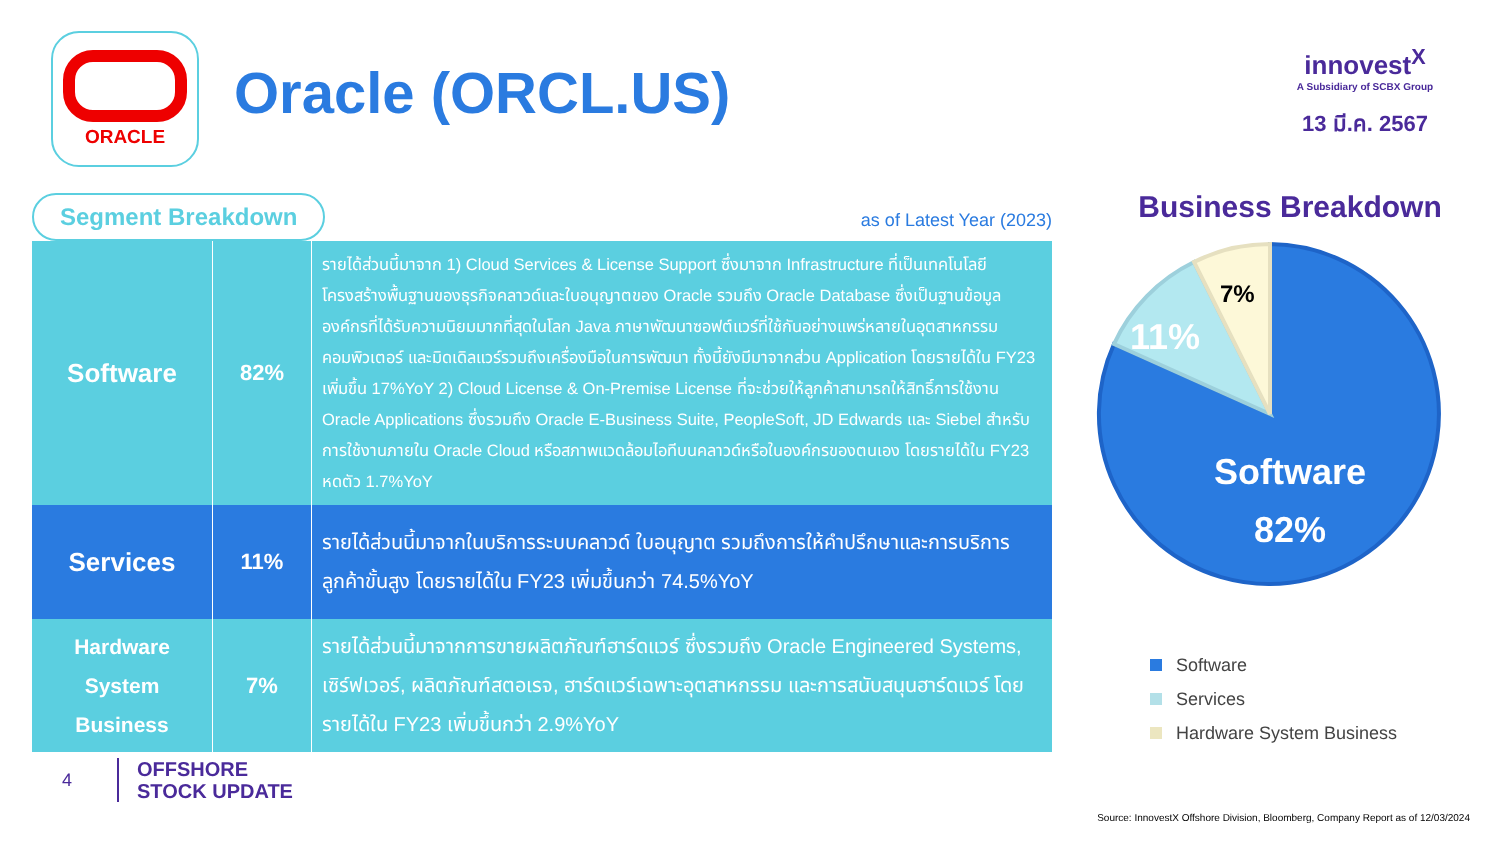ORACLE
Oracle (ORCL.US)
innovest<sup>X</sup>
A Subsidiary of SCBX Group
13 มี.ค. 2567
Segment Breakdown
as of Latest Year (2023)
| Software | 82% | รายได้ส่วนนี้มาจาก 1) Cloud Services & License Support ซึ่งมาจาก Infrastructure ที่เป็นเทคโนโลยีโครงสร้างพื้นฐานของธุรกิจคลาวด์และใบอนุญาตของ Oracle รวมถึง Oracle Database ซึ่งเป็นฐานข้อมูลองค์กรที่ได้รับความนิยมมากที่สุดในโลก Java ภาษาพัฒนาซอฟต์แวร์ที่ใช้กันอย่างแพร่หลายในอุตสาหกรรมคอมพิวเตอร์ และมิดเดิลแวร์รวมถึงเครื่องมือในการพัฒนา ทั้งนี้ยังมีมาจากส่วน Application โดยรายได้ใน FY23 เพิ่มขึ้น 17%YoY 2) Cloud License & On-Premise License ที่จะช่วยให้ลูกค้าสามารถให้สิทธิ์การใช้งาน Oracle Applications ซึ่งรวมถึง Oracle E-Business Suite, PeopleSoft, JD Edwards และ Siebel สำหรับการใช้งานภายใน Oracle Cloud หรือสภาพแวดล้อมไอทีบนคลาวด์หรือในองค์กรของตนเอง โดยรายได้ใน FY23 หดตัว 1.7%YoY |
| Services | 11% | รายได้ส่วนนี้มาจากในบริการระบบคลาวด์ ใบอนุญาต รวมถึงการให้คำปรึกษาและการบริการลูกค้าขั้นสูง โดยรายได้ใน FY23 เพิ่มขึ้นกว่า 74.5%YoY |
| Hardware System Business | 7% | รายได้ส่วนนี้มาจากการขายผลิตภัณฑ์ฮาร์ดแวร์ ซึ่งรวมถึง Oracle Engineered Systems, เซิร์ฟเวอร์, ผลิตภัณฑ์สตอเรจ, ฮาร์ดแวร์เฉพาะอุตสาหกรรม และการสนับสนุนฮาร์ดแวร์ โดยรายได้ใน FY23 เพิ่มขึ้นกว่า 2.9%YoY |
Business Breakdown
7%
11%
Software
82%
Software
Services
Hardware System Business
4 OFFSHORE
STOCK UPDATE
Source: InnovestX Offshore Division, Bloomberg, Company Report as of 12/03/2024